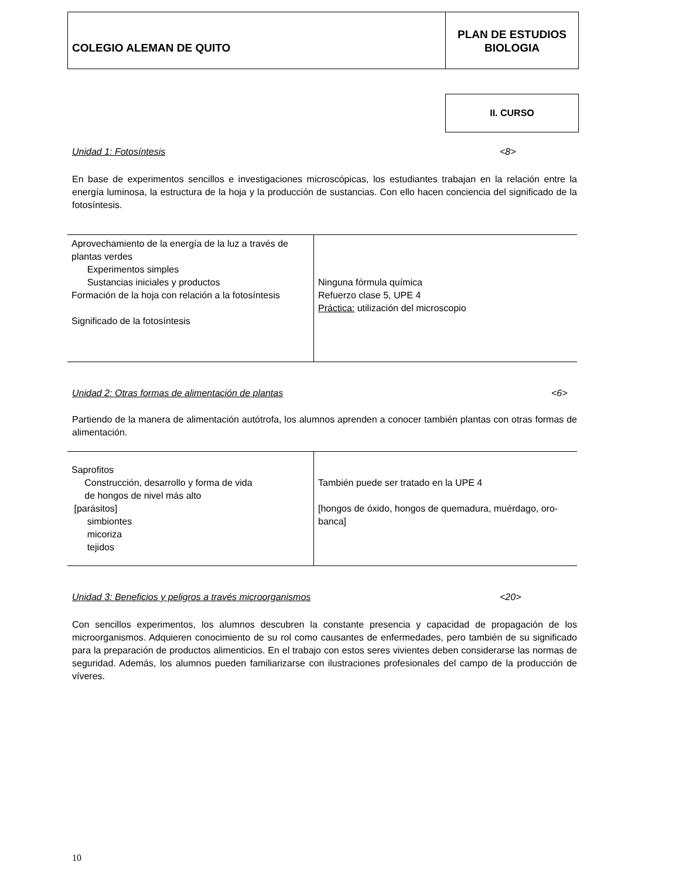COLEGIO ALEMAN DE QUITO
PLAN DE ESTUDIOS
BIOLOGIA
II. CURSO
Unidad 1: Fotosíntesis <8>
En base de experimentos sencillos e investigaciones microscópicas, los estudiantes trabajan en la relación entre la energía luminosa, la estructura de la hoja y la producción de sustancias. Con ello hacen conciencia del significado de la fotosíntesis.
| Aprovechamiento de la energía de la luz a través de plantas verdes Experimentos simples Sustancias iniciales y productos Formación de la hoja con relación a la fotosíntesis Significado de la fotosíntesis | Ninguna fórmula química Refuerzo clase 5, UPE 4 Práctica: utilización del microscopio |
Unidad 2: Otras formas de alimentación de plantas <6>
Partiendo de la manera de alimentación autótrofa, los alumnos aprenden a conocer también plantas con otras formas de alimentación.
| Saprofitos Construcción, desarrollo y forma de vida de hongos de nivel más alto [parásitos] simbiontes micoriza tejidos | También puede ser tratado en la UPE 4 [hongos de óxido, hongos de quemadura, muérdago, oro-banca] |
Unidad 3: Beneficios y peligros a través microorganismos <20>
Con sencillos experimentos, los alumnos descubren la constante presencia y capacidad de propagación de los microorganismos. Adquieren conocimiento de su rol como causantes de enfermedades, pero también de su significado para la preparación de productos alimenticios. En el trabajo con estos seres vivientes deben considerarse las normas de seguridad. Además, los alumnos pueden familiarizarse con ilustraciones profesionales del campo de la producción de víveres.
10